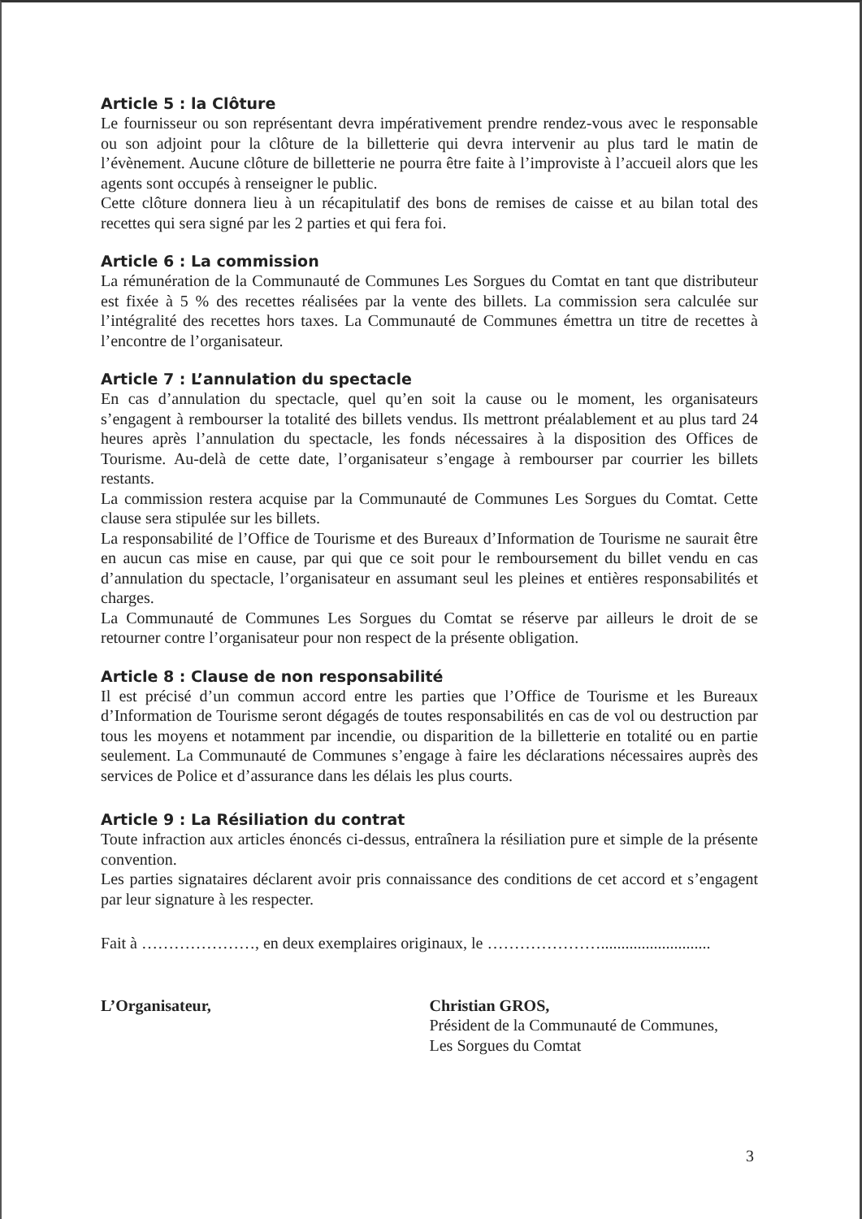Article 5 : la Clôture
Le fournisseur ou son représentant devra impérativement prendre rendez-vous avec le responsable ou son adjoint pour la clôture de la billetterie qui devra intervenir au plus tard le matin de l’évènement. Aucune clôture de billetterie ne pourra être faite à l’improviste à l’accueil alors que les agents sont occupés à renseigner le public.
Cette clôture donnera lieu à un récapitulatif des bons de remises de caisse et au bilan total des recettes qui sera signé par les 2 parties et qui fera foi.
Article 6 : La commission
La rémunération de la Communauté de Communes Les Sorgues du Comtat en tant que distributeur est fixée à 5 % des recettes réalisées par la vente des billets. La commission sera calculée sur l’intégralité des recettes hors taxes. La Communauté de Communes émettra un titre de recettes à l’encontre de l’organisateur.
Article 7 : L’annulation du spectacle
En cas d’annulation du spectacle, quel qu’en soit la cause ou le moment, les organisateurs s’engagent à rembourser la totalité des billets vendus. Ils mettront préalablement et au plus tard 24 heures après l’annulation du spectacle, les fonds nécessaires à la disposition des Offices de Tourisme. Au-delà de cette date, l’organisateur s’engage à rembourser par courrier les billets restants.
La commission restera acquise par la Communauté de Communes Les Sorgues du Comtat. Cette clause sera stipulée sur les billets.
La responsabilité de l’Office de Tourisme et des Bureaux d’Information de Tourisme ne saurait être en aucun cas mise en cause, par qui que ce soit pour le remboursement du billet vendu en cas d’annulation du spectacle, l’organisateur en assumant seul les pleines et entières responsabilités et charges.
La Communauté de Communes Les Sorgues du Comtat se réserve par ailleurs le droit de se retourner contre l’organisateur pour non respect de la présente obligation.
Article 8 : Clause de non responsabilité
Il est précisé d’un commun accord entre les parties que l’Office de Tourisme et les Bureaux d’Information de Tourisme seront dégagés de toutes responsabilités en cas de vol ou destruction par tous les moyens et notamment par incendie, ou disparition de la billetterie en totalité ou en partie seulement. La Communauté de Communes s’engage à faire les déclarations nécessaires auprès des services de Police et d’assurance dans les délais les plus courts.
Article 9 : La Résiliation du contrat
Toute infraction aux articles énoncés ci-dessus, entraînera la résiliation pure et simple de la présente convention.
Les parties signataires déclarent avoir pris connaissance des conditions de cet accord et s’engagent par leur signature à les respecter.
Fait à …………………, en deux exemplaires originaux, le …………………...........................
L’Organisateur, Christian GROS,
Président de la Communauté de Communes,
Les Sorgues du Comtat
3